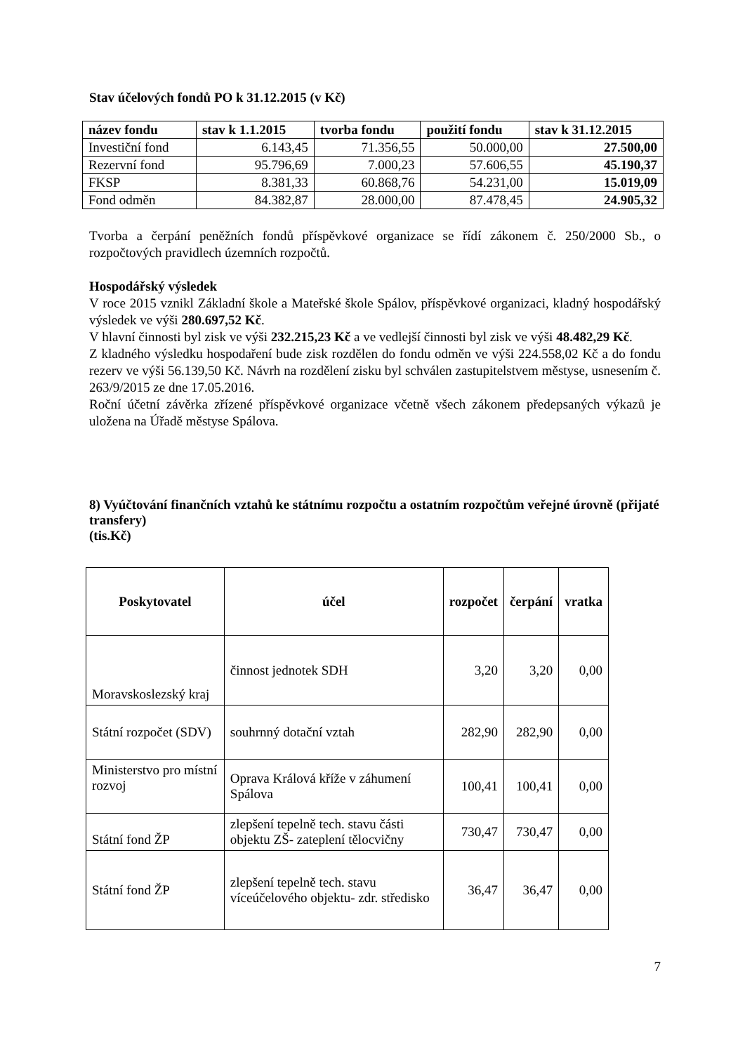Stav účelových fondů PO k 31.12.2015 (v Kč)
| název fondu | stav k 1.1.2015 | tvorba fondu | použití fondu | stav k 31.12.2015 |
| --- | --- | --- | --- | --- |
| Investiční fond | 6.143,45 | 71.356,55 | 50.000,00 | 27.500,00 |
| Rezervní fond | 95.796,69 | 7.000,23 | 57.606,55 | 45.190,37 |
| FKSP | 8.381,33 | 60.868,76 | 54.231,00 | 15.019,09 |
| Fond odměn | 84.382,87 | 28.000,00 | 87.478,45 | 24.905,32 |
Tvorba a čerpání peněžních fondů příspěvkové organizace se řídí zákonem č. 250/2000 Sb., o rozpočtových pravidlech územních rozpočtů.
Hospodářský výsledek
V roce 2015 vznikl Základní škole a Mateřské škole Spálov, příspěvkové organizaci, kladný hospodářský výsledek ve výši 280.697,52 Kč.
V hlavní činnosti byl zisk ve výši 232.215,23 Kč a ve vedlejší činnosti byl zisk ve výši 48.482,29 Kč.
Z kladného výsledku hospodaření bude zisk rozdělen do fondu odměn ve výši 224.558,02 Kč a do fondu rezerv ve výši 56.139,50 Kč. Návrh na rozdělení zisku byl schválen zastupitelstvem městyse, usnesením č. 263/9/2015 ze dne 17.05.2016.
Roční účetní závěrka zřízené příspěvkové organizace včetně všech zákonem předepsaných výkazů je uložena na Úřadě městyse Spálova.
8) Vyúčtování finančních vztahů ke státnímu rozpočtu a ostatním rozpočtům veřejné úrovně (přijaté transfery)
(tis.Kč)
| Poskytovatel | účel | rozpočet | čerpání | vratka |
| --- | --- | --- | --- | --- |
| Moravskoslezský kraj | činnost jednotek SDH | 3,20 | 3,20 | 0,00 |
| Státní rozpočet (SDV) | souhrnný dotační vztah | 282,90 | 282,90 | 0,00 |
| Ministerstvo pro místní rozvoj | Oprava Králová kříže v záhumení Spálova | 100,41 | 100,41 | 0,00 |
| Státní fond ŽP | zlepšení tepelně tech. stavu části objektu ZŠ- zateplení tělocvičny | 730,47 | 730,47 | 0,00 |
| Státní fond ŽP | zlepšení tepelně tech. stavu víceúčelového objektu- zdr. středisko | 36,47 | 36,47 | 0,00 |
7